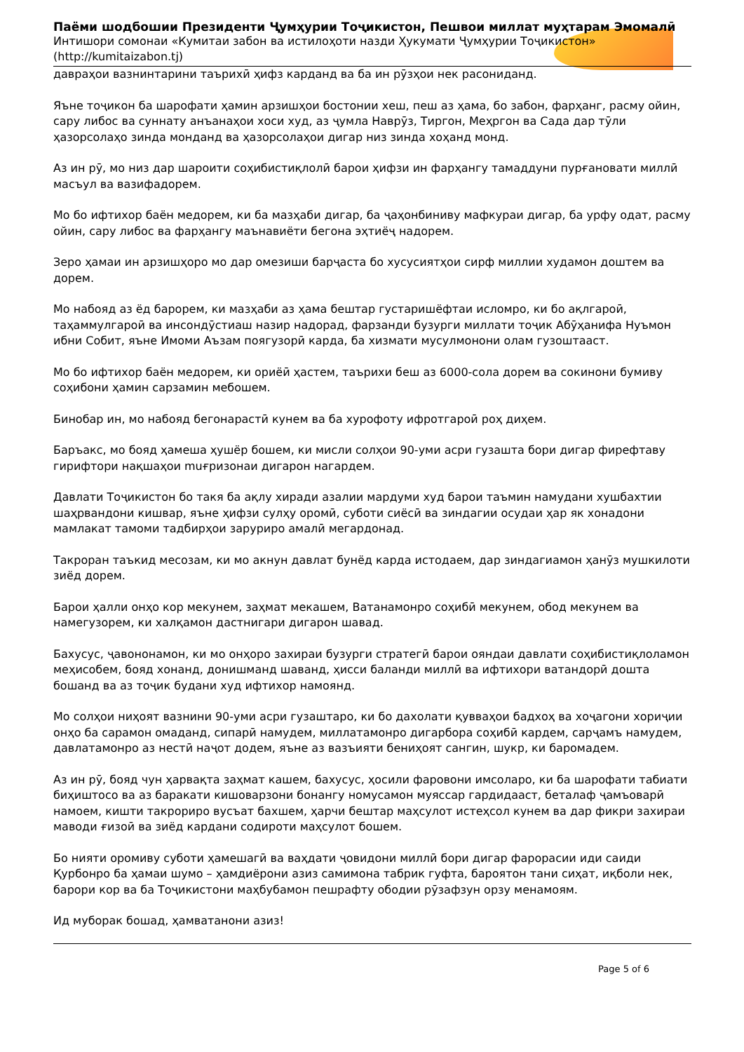Паёми шодбошии Президенти Ҷумҳурии Тоҷикистон, Пешвои миллат муҳтарам Эмомалӣ
Интишори сомонаи «Кумитаи забон ва истилоҳоти назди Ҳукумати Ҷумҳурии Тоҷикистон»
(http://kumitaizabon.tj)
давраҳои вазнинтарини таърихӣ ҳифз карданд ва ба ин рӯзҳои нек расониданд.
Яъне тоҷикон ба шарофати ҳамин арзишҳои бостонии хеш, пеш аз ҳама, бо забон, фарҳанг, расму ойин, сару либос ва суннату анъанаҳои хоси худ, аз ҷумла Наврӯз, Тиргон, Меҳргон ва Сада дар тӯли ҳазорсолаҳо зинда монданд ва ҳазорсолаҳои дигар низ зинда хоҳанд монд.
Аз ин рӯ, мо низ дар шароити соҳибистиқлолӣ барои ҳифзи ин фарҳангу тамаддуни пурғановати миллӣ масъул ва вазифадорем.
Мо бо ифтихор баён медорем, ки ба мазҳаби дигар, ба ҷаҳонбиниву мафкураи дигар, ба урфу одат, расму ойин, сару либос ва фарҳангу маънавиёти бегона эҳтиёҷ надорем.
Зеро ҳамаи ин арзишҳоро мо дар омезиши барҷаста бо хусусиятҳои сирф миллии худамон доштем ва дорем.
Мо набояд аз ёд барорем, ки мазҳаби аз ҳама бештар густаришёфтаи исломро, ки бо ақлгароӣ, таҳаммулгароӣ ва инсондӯстиаш назир надорад, фарзанди бузурги миллати тоҷик Абӯҳанифа Нуъмон ибни Собит, яъне Имоми Аъзам поягузорӣ карда, ба хизмати мусулмонони олам гузоштааст.
Мо бо ифтихор баён медорем, ки ориёӣ ҳастем, таърихи беш аз 6000-сола дорем ва сокинони бумиву соҳибони ҳамин сарзамин мебошем.
Бинобар ин, мо набояд бегонарастӣ кунем ва ба хурофоту ифротгароӣ роҳ диҳем.
Баръакс, мо бояд ҳамеша ҳушёр бошем, ки мисли солҳои 90-уми асри гузашта бори дигар фирефтаву гирифтори нақшаҳои muғризонаи дигарон нагардем.
Давлати Тоҷикистон бо такя ба ақлу хиради азалии мардуми худ барои таъмин намудани хушбахтии шаҳрвандони кишвар, яъне ҳифзи сулҳу оромӣ, суботи сиёсӣ ва зиндагии осудаи ҳар як хонадони мамлакат тамоми тадбирҳои заруриро амалӣ мегардонад.
Такроран таъкид месозам, ки мо акнун давлат бунёд карда истодаем, дар зиндагиамон ҳанӯз мушкилоти зиёд дорем.
Барои ҳалли онҳо кор мекунем, заҳмат мекашем, Ватанамонро соҳибӣ мекунем, обод мекунем ва намегузорем, ки халқамон дастнигари дигарон шавад.
Бахусус, ҷавононамон, ки мо онҳоро захираи бузурги стратегӣ барои ояндаи давлати соҳибистиқлоламон меҳисобем, бояд хонанд, донишманд шаванд, ҳисси баланди миллӣ ва ифтихори ватандорӣ дошта бошанд ва аз тоҷик будани худ ифтихор намоянд.
Мо солҳои ниҳоят вазнини 90-уми асри гузаштаро, ки бо дахолати қувваҳои бадхоҳ ва хоҷагони хориҷии онҳо ба сарамон омаданд, сипарӣ намудем, миллатамонро дигарбора соҳибӣ кардем, сарҷамъ намудем, давлатамонро аз нестӣ наҷот додем, яъне аз вазъияти бениҳоят сангин, шукр, ки баромадем.
Аз ин рӯ, бояд чун ҳарвақта заҳмат кашем, бахусус, ҳосили фаровони имсоларо, ки ба шарофати табиати биҳиштосо ва аз баракати кишоварзони бонангу номусамон муяссар гардидааст, беталаф ҷамъоварӣ намоем, кишти такрориро вусъат бахшем, ҳарчи бештар маҳсулот истеҳсол кунем ва дар фикри захираи маводи ғизоӣ ва зиёд кардани содироти маҳсулот бошем.
Бо нияти оромиву суботи ҳамешагӣ ва ваҳдати ҷовидони миллӣ бори дигар фарорасии иди саиди Қурбонро ба ҳамаи шумо – ҳамдиёрони азиз самимона табрик гуфта, бароятон тани сиҳат, иқболи нек, барори кор ва ба Тоҷикистони маҳбубамон пешрафту ободии рӯзафзун орзу менамоям.
Ид муборак бошад, ҳамватанони азиз!
Page 5 of 6